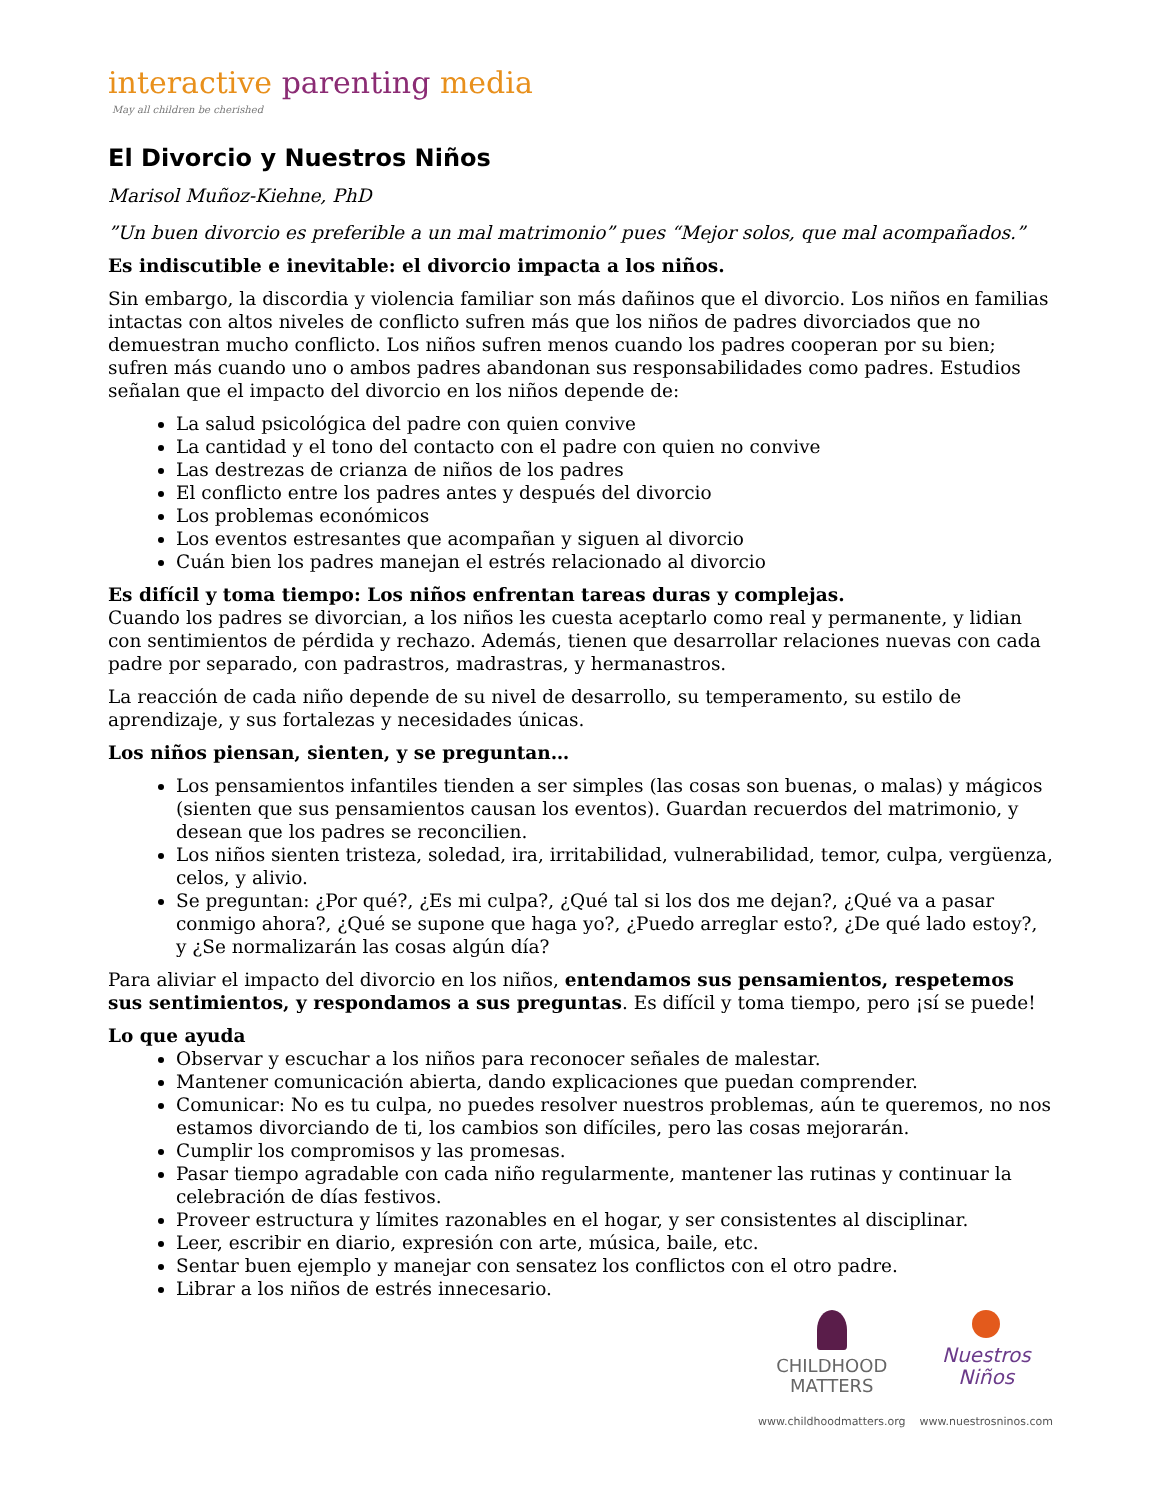interactive parenting media
May all children be cherished
El Divorcio y Nuestros Niños
Marisol Muñoz-Kiehne, PhD
”Un buen divorcio es preferible a un mal matrimonio” pues “Mejor solos, que mal acompañados.”
Es indiscutible e inevitable: el divorcio impacta a los niños.
Sin embargo, la discordia y violencia familiar son más dañinos que el divorcio. Los niños en familias intactas con altos niveles de conflicto sufren más que los niños de padres divorciados que no demuestran mucho conflicto. Los niños sufren menos cuando los padres cooperan por su bien; sufren más cuando uno o ambos padres abandonan sus responsabilidades como padres. Estudios señalan que el impacto del divorcio en los niños depende de:
La salud psicológica del padre con quien convive
La cantidad y el tono del contacto con el padre con quien no convive
Las destrezas de crianza de niños de los padres
El conflicto entre los padres antes y después del divorcio
Los problemas económicos
Los eventos estresantes que acompañan y siguen al divorcio
Cuán bien los padres manejan el estrés relacionado al divorcio
Es difícil y toma tiempo: Los niños enfrentan tareas duras y complejas.
Cuando los padres se divorcian, a los niños les cuesta aceptarlo como real y permanente, y lidian con sentimientos de pérdida y rechazo. Además, tienen que desarrollar relaciones nuevas con cada padre por separado, con padrastros, madrastras, y hermanastros.
La reacción de cada niño depende de su nivel de desarrollo, su temperamento, su estilo de aprendizaje, y sus fortalezas y necesidades únicas.
Los niños piensan, sienten, y se preguntan…
Los pensamientos infantiles tienden a ser simples (las cosas son buenas, o malas) y mágicos (sienten que sus pensamientos causan los eventos). Guardan recuerdos del matrimonio, y desean que los padres se reconcilien.
Los niños sienten tristeza, soledad, ira, irritabilidad, vulnerabilidad, temor, culpa, vergüenza, celos, y alivio.
Se preguntan: ¿Por qué?, ¿Es mi culpa?, ¿Qué tal si los dos me dejan?, ¿Qué va a pasar conmigo ahora?, ¿Qué se supone que haga yo?, ¿Puedo arreglar esto?, ¿De qué lado estoy?, y ¿Se normalizarán las cosas algún día?
Para aliviar el impacto del divorcio en los niños, entendamos sus pensamientos, respetemos sus sentimientos, y respondamos a sus preguntas. Es difícil y toma tiempo, pero ¡sí se puede!
Lo que ayuda
Observar y escuchar a los niños para reconocer señales de malestar.
Mantener comunicación abierta, dando explicaciones que puedan comprender.
Comunicar: No es tu culpa, no puedes resolver nuestros problemas, aún te queremos, no nos estamos divorciando de ti, los cambios son difíciles, pero las cosas mejorarán.
Cumplir los compromisos y las promesas.
Pasar tiempo agradable con cada niño regularmente, mantener las rutinas y continuar la celebración de días festivos.
Proveer estructura y límites razonables en el hogar, y ser consistentes al disciplinar.
Leer, escribir en diario, expresión con arte, música, baile, etc.
Sentar buen ejemplo y manejar con sensatez los conflictos con el otro padre.
Librar a los niños de estrés innecesario.
CHILDHOOD
MATTERS
www.childhoodmatters.org
Nuestros
Niños
www.nuestrosninos.com